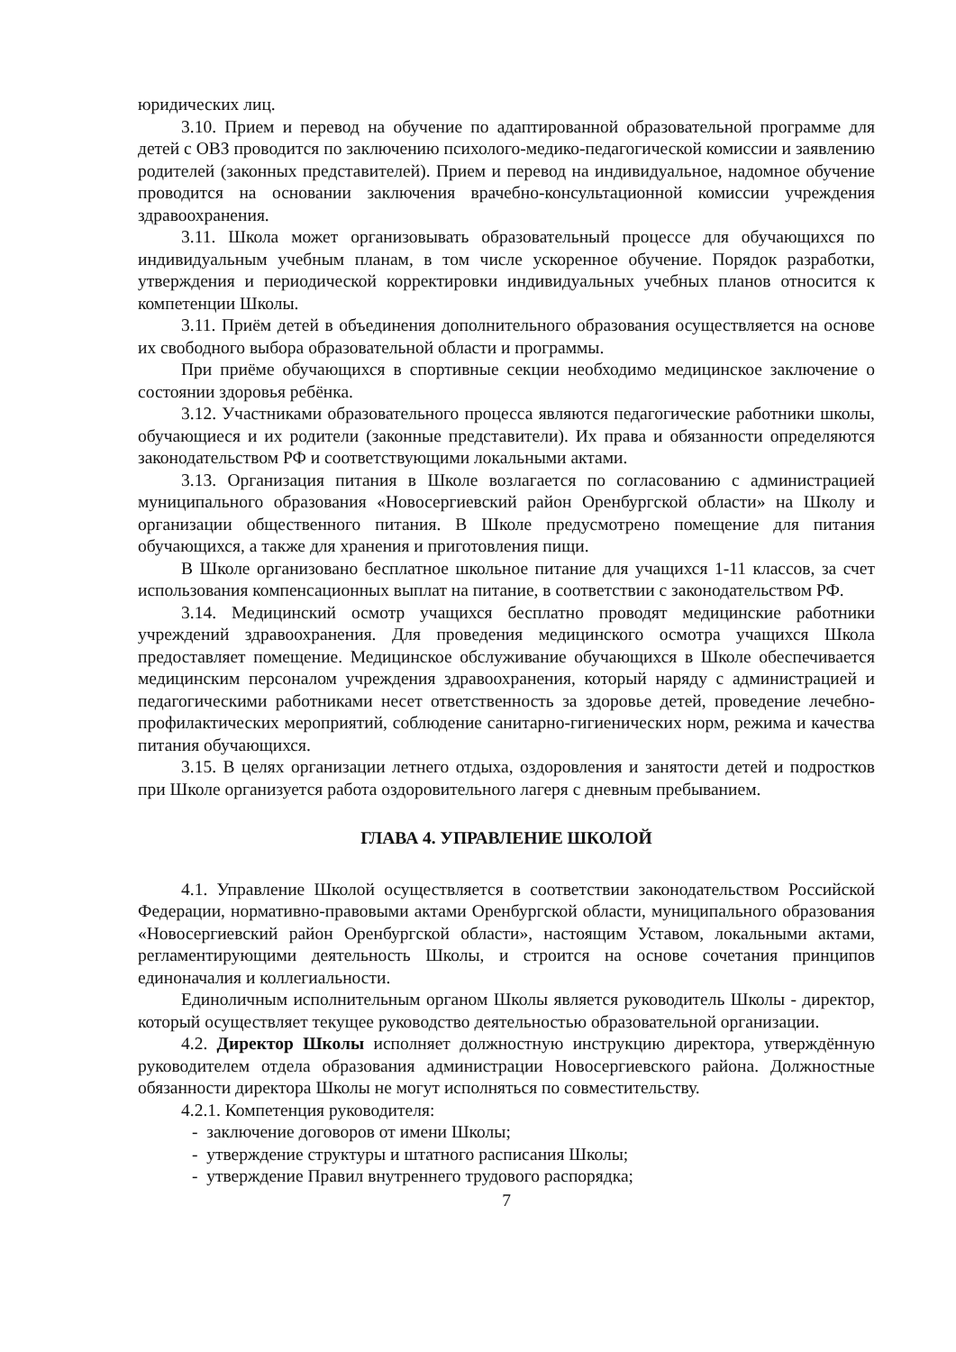юридических лиц.
3.10. Прием и перевод на обучение по адаптированной образовательной программе для детей с ОВЗ проводится по заключению психолого-медико-педагогической комиссии и заявлению родителей (законных представителей). Прием и перевод на индивидуальное, надомное обучение проводится на основании заключения врачебно-консультационной комиссии учреждения здравоохранения.
3.11. Школа может организовывать образовательный процессе для обучающихся по индивидуальным учебным планам, в том числе ускоренное обучение. Порядок разработки, утверждения и периодической корректировки индивидуальных учебных планов относится к компетенции Школы.
3.11. Приём детей в объединения дополнительного образования осуществляется на основе их свободного выбора образовательной области и программы.
При приёме обучающихся в спортивные секции необходимо медицинское заключение о состоянии здоровья ребёнка.
3.12. Участниками образовательного процесса являются педагогические работники школы, обучающиеся и их родители (законные представители). Их права и обязанности определяются законодательством РФ и соответствующими локальными актами.
3.13. Организация питания в Школе возлагается по согласованию с администрацией муниципального образования «Новосергиевский район Оренбургской области» на Школу и организации общественного питания. В Школе предусмотрено помещение для питания обучающихся, а также для хранения и приготовления пищи.
В Школе организовано бесплатное школьное питание для учащихся 1-11 классов, за счет использования компенсационных выплат на питание, в соответствии с законодательством РФ.
3.14. Медицинский осмотр учащихся бесплатно проводят медицинские работники учреждений здравоохранения. Для проведения медицинского осмотра учащихся Школа предоставляет помещение. Медицинское обслуживание обучающихся в Школе обеспечивается медицинским персоналом учреждения здравоохранения, который наряду с администрацией и педагогическими работниками несет ответственность за здоровье детей, проведение лечебно-профилактических мероприятий, соблюдение санитарно-гигиенических норм, режима и качества питания обучающихся.
3.15. В целях организации летнего отдыха, оздоровления и занятости детей и подростков при Школе организуется работа оздоровительного лагеря с дневным пребыванием.
ГЛАВА 4. УПРАВЛЕНИЕ ШКОЛОЙ
4.1. Управление Школой осуществляется в соответствии законодательством Российской Федерации, нормативно-правовыми актами Оренбургской области, муниципального образования «Новосергиевский район Оренбургской области», настоящим Уставом, локальными актами, регламентирующими деятельность Школы, и строится на основе сочетания принципов единоначалия и коллегиальности.
Единоличным исполнительным органом Школы является руководитель Школы - директор, который осуществляет текущее руководство деятельностью образовательной организации.
4.2. Директор Школы исполняет должностную инструкцию директора, утверждённую руководителем отдела образования администрации Новосергиевского района. Должностные обязанности директора Школы не могут исполняться по совместительству.
4.2.1. Компетенция руководителя:
- заключение договоров от имени Школы;
- утверждение структуры и штатного расписания Школы;
- утверждение Правил внутреннего трудового распорядка;
7